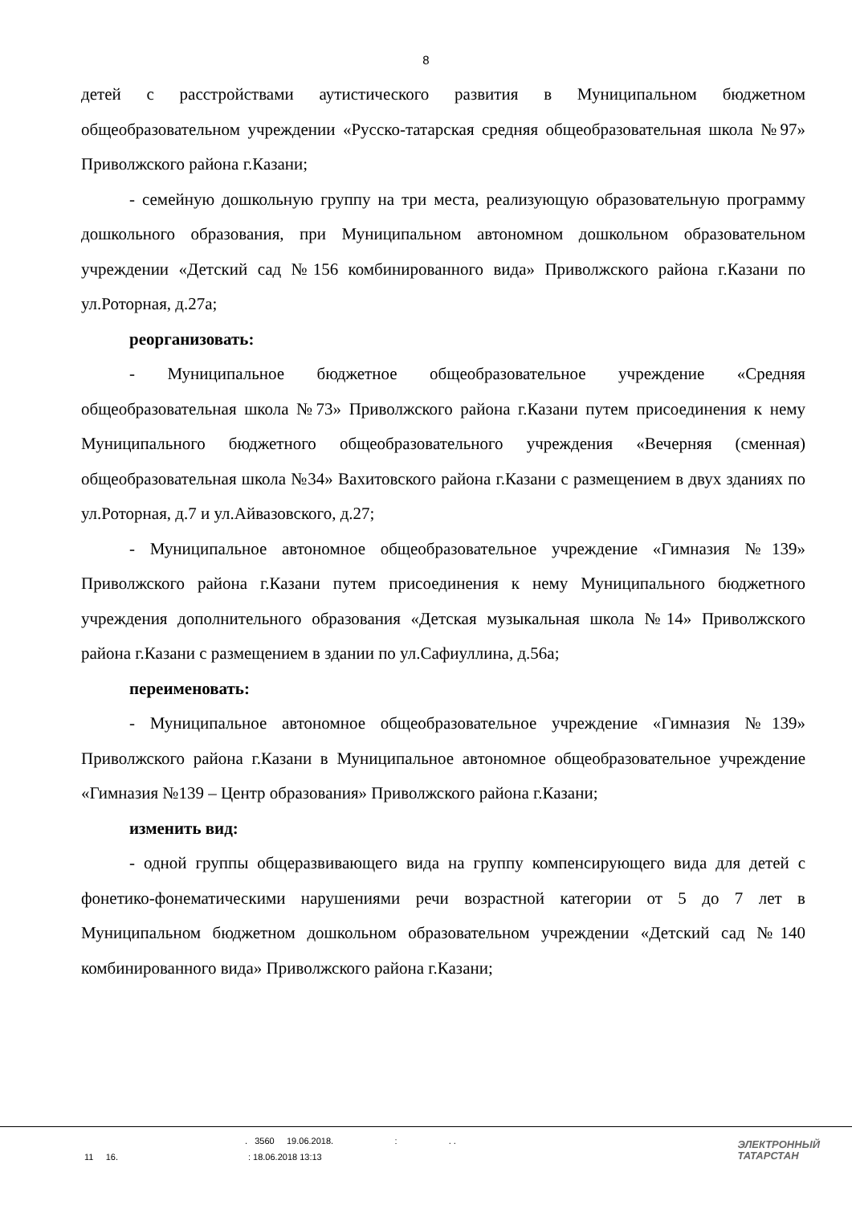8
детей с расстройствами аутистического развития в Муниципальном бюджетном общеобразовательном учреждении «Русско-татарская средняя общеобразовательная школа №97» Приволжского района г.Казани;
- семейную дошкольную группу на три места, реализующую образовательную программу дошкольного образования, при Муниципальном автономном дошкольном образовательном учреждении «Детский сад №156 комбинированного вида» Приволжского района г.Казани по ул.Роторная, д.27а;
реорганизовать:
- Муниципальное бюджетное общеобразовательное учреждение «Средняя общеобразовательная школа №73» Приволжского района г.Казани путем присоединения к нему Муниципального бюджетного общеобразовательного учреждения «Вечерняя (сменная) общеобразовательная школа №34» Вахитовского района г.Казани с размещением в двух зданиях по ул.Роторная, д.7 и ул.Айвазовского, д.27;
- Муниципальное автономное общеобразовательное учреждение «Гимназия №139» Приволжского района г.Казани путем присоединения к нему Муниципального бюджетного учреждения дополнительного образования «Детская музыкальная школа №14» Приволжского района г.Казани с размещением в здании по ул.Сафиуллина, д.56а;
переименовать:
- Муниципальное автономное общеобразовательное учреждение «Гимназия №139» Приволжского района г.Казани в Муниципальное автономное общеобразовательное учреждение «Гимназия №139 – Центр образования» Приволжского района г.Казани;
изменить вид:
- одной группы общеразвивающего вида на группу компенсирующего вида для детей с фонетико-фонематическими нарушениями речи возрастной категории от 5 до 7 лет в Муниципальном бюджетном дошкольном образовательном учреждении «Детский сад №140 комбинированного вида» Приволжского района г.Казани;
. 3560 19.06.2018. : . .
11 16. : 18.06.2018 13:13
ЭЛЕКТРОННЫЙ
ТАТАРСТАН